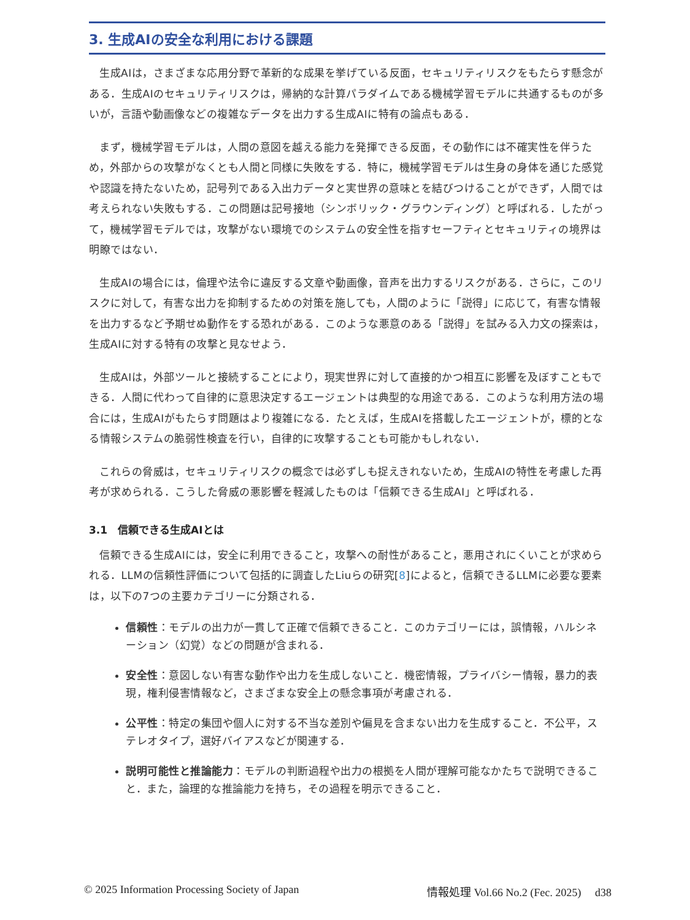3. 生成AIの安全な利用における課題
生成AIは，さまざまな応用分野で革新的な成果を挙げている反面，セキュリティリスクをもたらす懸念がある．生成AIのセキュリティリスクは，帰納的な計算パラダイムである機械学習モデルに共通するものが多いが，言語や動画像などの複雑なデータを出力する生成AIに特有の論点もある．
まず，機械学習モデルは，人間の意図を越える能力を発揮できる反面，その動作には不確実性を伴うため，外部からの攻撃がなくとも人間と同様に失敗をする．特に，機械学習モデルは生身の身体を通じた感覚や認識を持たないため，記号列である入出力データと実世界の意味とを結びつけることができず，人間では考えられない失敗もする．この問題は記号接地（シンボリック・グラウンディング）と呼ばれる．したがって，機械学習モデルでは，攻撃がない環境でのシステムの安全性を指すセーフティとセキュリティの境界は明瞭ではない．
生成AIの場合には，倫理や法令に違反する文章や動画像，音声を出力するリスクがある．さらに，このリスクに対して，有害な出力を抑制するための対策を施しても，人間のように「説得」に応じて，有害な情報を出力するなど予期せぬ動作をする恐れがある．このような悪意のある「説得」を試みる入力文の探索は，生成AIに対する特有の攻撃と見なせよう．
生成AIは，外部ツールと接続することにより，現実世界に対して直接的かつ相互に影響を及ぼすこともできる．人間に代わって自律的に意思決定するエージェントは典型的な用途である．このような利用方法の場合には，生成AIがもたらす問題はより複雑になる．たとえば，生成AIを搭載したエージェントが，標的となる情報システムの脆弱性検査を行い，自律的に攻撃することも可能かもしれない．
これらの脅威は，セキュリティリスクの概念では必ずしも捉えきれないため，生成AIの特性を考慮した再考が求められる．こうした脅威の悪影響を軽減したものは「信頼できる生成AI」と呼ばれる．
3.1　信頼できる生成AIとは
信頼できる生成AIには，安全に利用できること，攻撃への耐性があること，悪用されにくいことが求められる．LLMの信頼性評価について包括的に調査したLiuらの研究[8]によると，信頼できるLLMに必要な要素は，以下の7つの主要カテゴリーに分類される．
信頼性：モデルの出力が一貫して正確で信頼できること．このカテゴリーには，誤情報，ハルシネーション（幻覚）などの問題が含まれる．
安全性：意図しない有害な動作や出力を生成しないこと．機密情報，プライバシー情報，暴力的表現，権利侵害情報など，さまざまな安全上の懸念事項が考慮される．
公平性：特定の集団や個人に対する不当な差別や偏見を含まない出力を生成すること．不公平，ステレオタイプ，選好バイアスなどが関連する．
説明可能性と推論能力：モデルの判断過程や出力の根拠を人間が理解可能なかたちで説明できること．また，論理的な推論能力を持ち，その過程を明示できること．
© 2025 Information Processing Society of Japan 情報処理 Vol.66 No.2 (Fec. 2025)　 d38